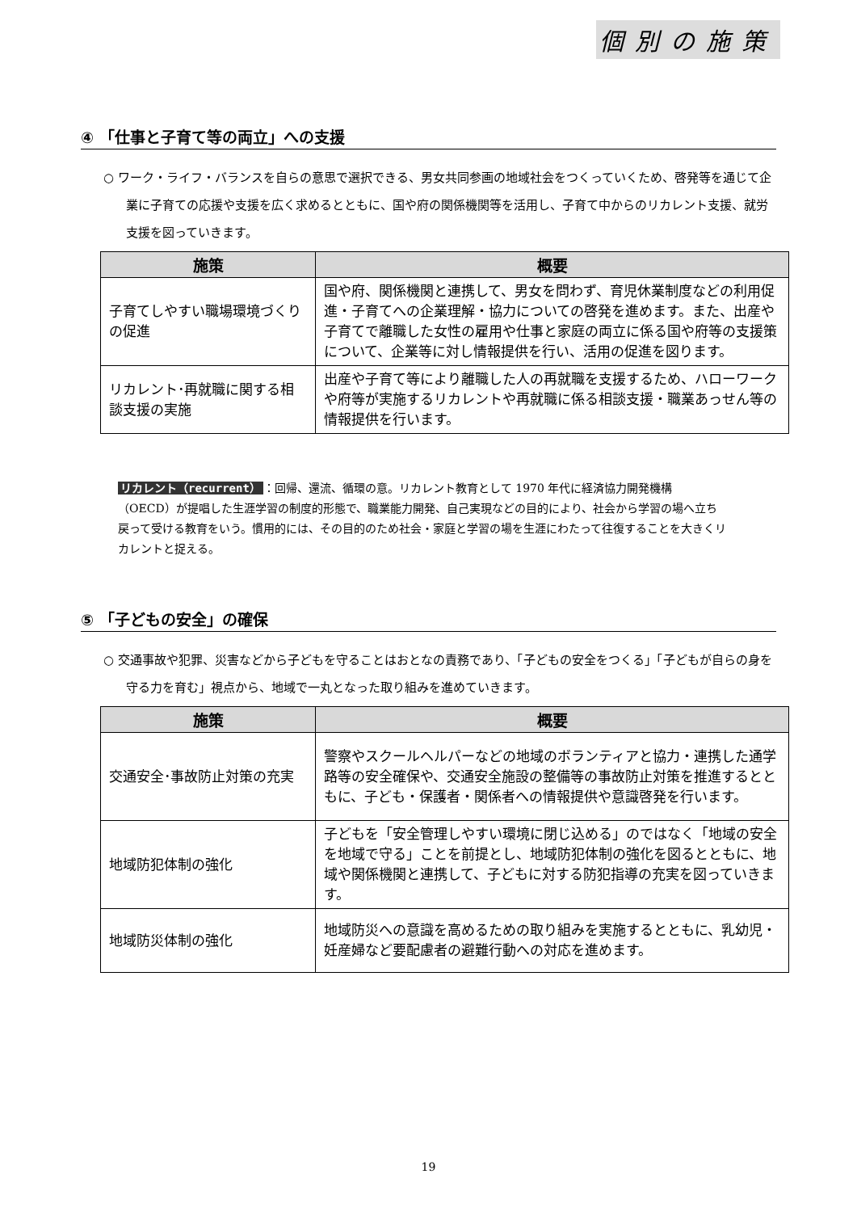個別の施策
④ 「仕事と子育て等の両立」への支援
○ ワーク・ライフ・バランスを自らの意思で選択できる、男女共同参画の地域社会をつくっていくため、啓発等を通じて企業に子育ての応援や支援を広く求めるとともに、国や府の関係機関等を活用し、子育て中からのリカレント支援、就労支援を図っていきます。
| 施策 | 概要 |
| --- | --- |
| 子育てしやすい職場環境づくりの促進 | 国や府、関係機関と連携して、男女を問わず、育児休業制度などの利用促進・子育てへの企業理解・協力についての啓発を進めます。また、出産や子育てで離職した女性の雇用や仕事と家庭の両立に係る国や府等の支援策について、企業等に対し情報提供を行い、活用の促進を図ります。 |
| リカレント･再就職に関する相談支援の実施 | 出産や子育て等により離職した人の再就職を支援するため、ハローワークや府等が実施するリカレントや再就職に係る相談支援・職業あっせん等の情報提供を行います。 |
リカレント（recurrent） ：回帰、還流、循環の意。リカレント教育として 1970 年代に経済協力開発機構（OECD）が提唱した生涯学習の制度的形態で、職業能力開発、自己実現などの目的により、社会から学習の場へ立ち戻って受ける教育をいう。慣用的には、その目的のため社会・家庭と学習の場を生涯にわたって往復することを大きくリカレントと捉える。
⑤ 「子どもの安全」の確保
○ 交通事故や犯罪、災害などから子どもを守ることはおとなの責務であり、「子どもの安全をつくる」「子どもが自らの身を守る力を育む」視点から、地域で一丸となった取り組みを進めていきます。
| 施策 | 概要 |
| --- | --- |
| 交通安全･事故防止対策の充実 | 警察やスクールヘルパーなどの地域のボランティアと協力・連携した通学路等の安全確保や、交通安全施設の整備等の事故防止対策を推進するとともに、子ども・保護者・関係者への情報提供や意識啓発を行います。 |
| 地域防犯体制の強化 | 子どもを「安全管理しやすい環境に閉じ込める」のではなく「地域の安全を地域で守る」ことを前提とし、地域防犯体制の強化を図るとともに、地域や関係機関と連携して、子どもに対する防犯指導の充実を図っていきます。 |
| 地域防災体制の強化 | 地域防災への意識を高めるための取り組みを実施するとともに、乳幼児・妊産婦など要配慮者の避難行動への対応を進めます。 |
19